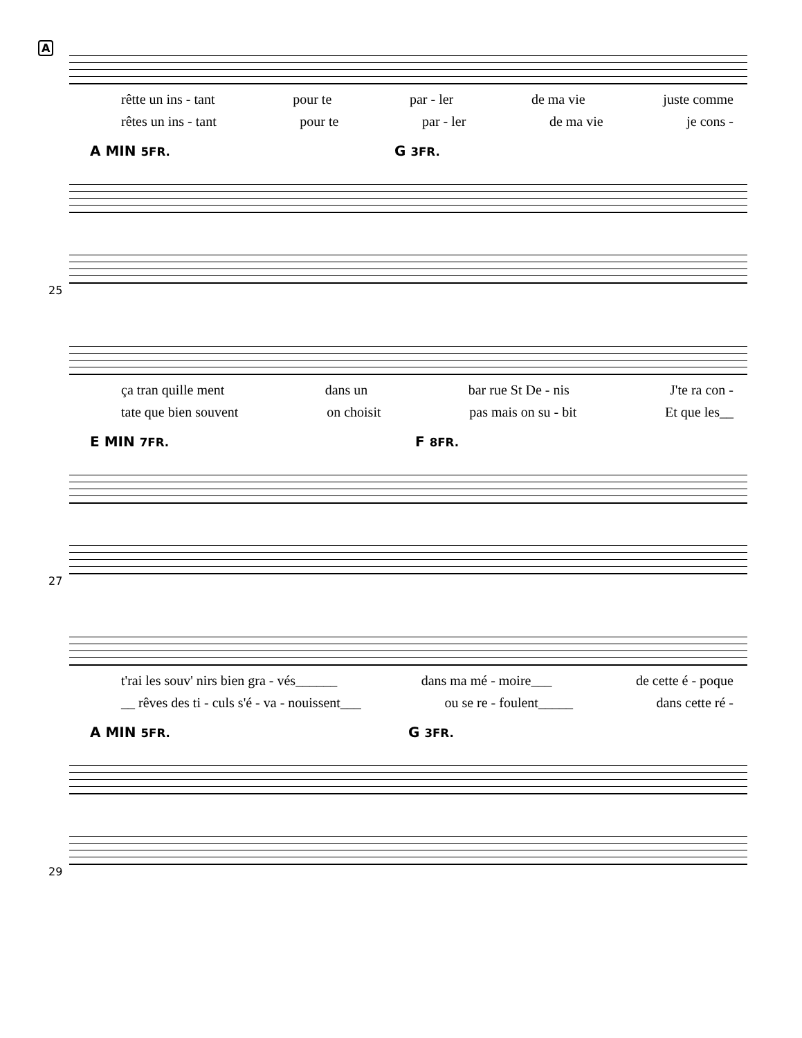A
rêtte un ins - tant pour te par - ler de ma vie juste comme
rêtes un ins - tant pour te par - ler de ma vie je cons -
A MIN 5FR. G 3FR.
25
ça tran quille ment dans un bar rue St De - nis J'te ra con -
tate que bien souvent on choisit pas mais on su - bit Et que les__
E MIN 7FR. F 8FR.
27
t'rai les souv' nirs bien gra - vés______ dans ma mé - moire___ de cette é - poque
__ rêves des ti - culs s'é - va - nouissent___ ou se re - foulent_____ dans cette ré -
A MIN 5FR. G 3FR.
29